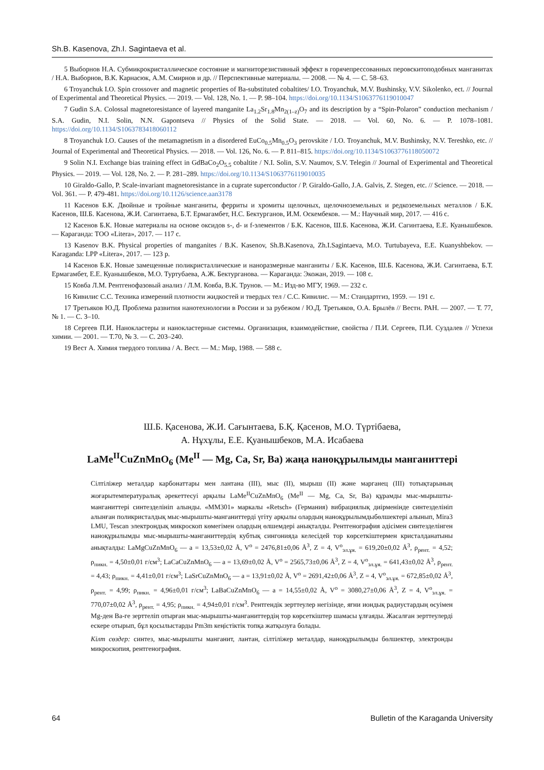Sh.B. Kasenova, Zh.I. Sagintaeva et al.
5 Выборнов Н.А. Субмикрокристаллическое состояние и магниторезистивный эффект в горячепрессованных перовскитоподобных манганитах / Н.А. Выборнов, В.К. Карнасюк, А.М. Смирнов и др. // Перспективные материалы. — 2008. — № 4. — С. 58–63.
6 Troyanchuk I.O. Spin crossover and magnetic properties of Ba-substituted cobaltites/ I.O. Troyanchuk, M.V. Bushinsky, V.V. Sikolenko, ect. // Journal of Experimental and Theoretical Physics. — 2019. — Vol. 128, No. 1. — P. 98–104. https://doi.org/10.1134/S1063776119010047
7 Gudin S.A. Colossal magnetoresistance of layered manganite La<sub>1.2</sub>Sr<sub>1.8</sub>Mn<sub>2(1–z)</sub>O<sub>7</sub> and its description by a “Spin-Polaron” conduction mechanism / S.A. Gudin, N.I. Solin, N.N. Gapontseva // Physics of the Solid State. — 2018. — Vol. 60, No. 6. — P. 1078–1081. https://doi.org/10.1134/S1063783418060112
8 Troyanchuk I.O. Causes of the metamagnetism in a disordered EuCo<sub>0.5</sub>Mn<sub>0.5</sub>O<sub>3</sub> perovskite / I.O. Troyanchuk, M.V. Bushinsky, N.V. Tereshko, etc. // Journal of Experimental and Theoretical Physics. — 2018. — Vol. 126, No. 6. — P. 811–815. https://doi.org/10.1134/S1063776118050072
9 Solin N.I. Exchange bias training effect in GdBaCo<sub>2</sub>O<sub>5.5</sub> cobaltite / N.I. Solin, S.V. Naumov, S.V. Telegin // Journal of Experimental and Theoretical Physics. — 2019. — Vol. 128, No. 2. — P. 281–289. https://doi.org/10.1134/S1063776119010035
10 Giraldo-Gallo, P. Scale-invariant magnetoresistance in a cuprate superconductor / P. Giraldo-Gallo, J.A. Galvis, Z. Stegen, etc. // Science. — 2018. — Vol. 361. — P. 479-481. https://doi.org/10.1126/science.aan3178
11 Касенов Б.К. Двойные и тройные манганиты, ферриты и хромиты щелочных, щелочноземельных и редкоземельных металлов / Б.К. Касенов, Ш.Б. Касенова, Ж.И. Сагинтаева, Б.Т. Ермагамбет, Н.С. Бектурганов, И.М. Оскембеков. — М.: Научный мир, 2017. — 416 с.
12 Касенов Б.К. Новые материалы на основе оксидов s-, d- и f-элементов / Б.К. Касенов, Ш.Б. Касенова, Ж.И. Сагинтаева, Е.Е. Куанышбеков. — Караганда: ТОО «Litera», 2017. — 117 с.
13 Kasenov B.K. Physical properties of manganites / B.K. Kasenov, Sh.B.Kasenova, Zh.I.Sagintaeva, M.O. Turtubayeva, E.E. Kuanyshbekov. — Karaganda: LPP «Litera», 2017. — 123 p.
14 Касенов Б.К. Новые замещенные поликристаллические и наноразмерные манганиты / Б.К. Касенов, Ш.Б. Касенова, Ж.И. Сагинтаева, Б.Т. Ермагамбет, Е.Е. Куанышбеков, М.О. Туртубаева, А.Ж. Бектурганова. — Караганда: Экожан, 2019. — 108 с.
15 Ковба Л.М. Рентгенофазовый анализ / Л.М. Ковба, В.К. Трунов. — М.: Изд-во МГУ, 1969. — 232 с.
16 Кивилис С.С. Техника измерений плотности жидкостей и твердых тел / С.С. Кивилис. — М.: Стандартгиз, 1959. — 191 с.
17 Третьяков Ю.Д. Проблема развития нанотехнологии в России и за рубежом / Ю.Д. Третьяков, О.А. Брылёв // Вестн. РАН. — 2007. — Т. 77, № 1. — С. 3–10.
18 Сергеев П.И. Нанокластеры и нанокластерные системы. Организация, взаимодействие, свойства / П.И. Сергеев, П.И. Суздалев // Успехи химии. — 2001. — Т.70, № 3. — С. 203–240.
19 Вест А. Химия твердого топлива / А. Вест. — М.: Мир, 1988. — 588 с.
Ш.Б. Қасенова, Ж.И. Сағынтаева, Б.Қ. Қасенов, М.О. Түртібаева,
А. Нұхұлы, Е.Е. Қуанышбеков, М.А. Исабаева
LaMe<sup>II</sup>CuZnMnO<sub>6</sub> (Me<sup>II</sup> — Mg, Ca, Sr, Ba) жаңа наноқұрылымды манганиттері
Сілтіліжер металдар карбонаттары мен лантана (III), мыс (II), мырыш (II) және марганец (III) тотықтарының жоғарытемпературалық әрекеттесуі арқылы LaMe<sup>II</sup>CuZnMnO<sub>6</sub> (Me<sup>II</sup> — Mg, Ca, Sr, Ba) құрамды мыс-мырышты-манганиттері синтезделініп алынды. «ММ301» маркалы «Retsch» (Германия) вибрациялық диірменінде синтезделініп алынған поликристалдық мыс-мырышты-манганиттерді үгіту арқылы олардың наноқұрылымдыбөлшектері алынып, Mira3 LMU, Tescan электрондық микроскоп көмегімен олардың өлшемдері анықталды. Рентгенография әдісімен синтезделінген наноқұрылымды мыс-мырышты-манганиттердің кубтық сингонияда келесідей тор көрсеткіштермен кристалданатыны анықталды: LaMgCuZnMnO<sub>6</sub> — a = 13,53±0,02 Å, V<sup>o</sup> = 2476,81±0,06 Å<sup>3</sup>, Z = 4, V<sup>o</sup><sub>эл.ұя.</sub> = 619,20±0,02 Å<sup>3</sup>, ρ<sub>рент.</sub> = 4,52; ρ<sub>пикн.</sub> = 4,50±0,01 г/см<sup>3</sup>; LaCaCuZnMnO<sub>6</sub> — a = 13,69±0,02 Å, V<sup>o</sup> = 2565,73±0,06 Å<sup>3</sup>, Z = 4, V<sup>o</sup><sub>эл.ұя.</sub> = 641,43±0,02 Å<sup>3</sup>, ρ<sub>рент.</sub> = 4,43; ρ<sub>пикн.</sub> = 4,41±0,01 г/см<sup>3</sup>; LaSrCuZnMnO<sub>6</sub> — a = 13,91±0,02 Å, V<sup>o</sup> = 2691,42±0,06 Å<sup>3</sup>, Z = 4, V<sup>o</sup><sub>эл.ұя.</sub> = 672,85±0,02 Å<sup>3</sup>, ρ<sub>рент.</sub> = 4,99; ρ<sub>пикн.</sub> = 4,96±0,01 г/см<sup>3</sup>; LaBaCuZnMnO<sub>6</sub> — a = 14,55±0,02 Å, V<sup>o</sup> = 3080,27±0,06 Å<sup>3</sup>, Z = 4, V<sup>o</sup><sub>эл.ұя.</sub> = 770,07±0,02 Å<sup>3</sup>, ρ<sub>рент.</sub> = 4,95; ρ<sub>пикн.</sub> = 4,94±0,01 г/см<sup>3</sup>. Рентгендік зерттеулер негізінде, яғни иондық радиустардың өсуімен Mg-ден Ba-ге зерттеліп отырған мыс-мырышты-манганиттердің тор көрсеткіштер шамасы ұлғаяды. Жасалған зерттеулерді ескере отырып, бұл қосылыстарды Pm3m кеңістіктік топқа жатқызуға болады.
Кілт сөздер: синтез, мыс-мырышты манганит, лантан, сілтіліжер металдар, наноқұрылымды бөлшектер, электронды микроскопия, рентгенография.
64 Bulletin of the Karaganda University